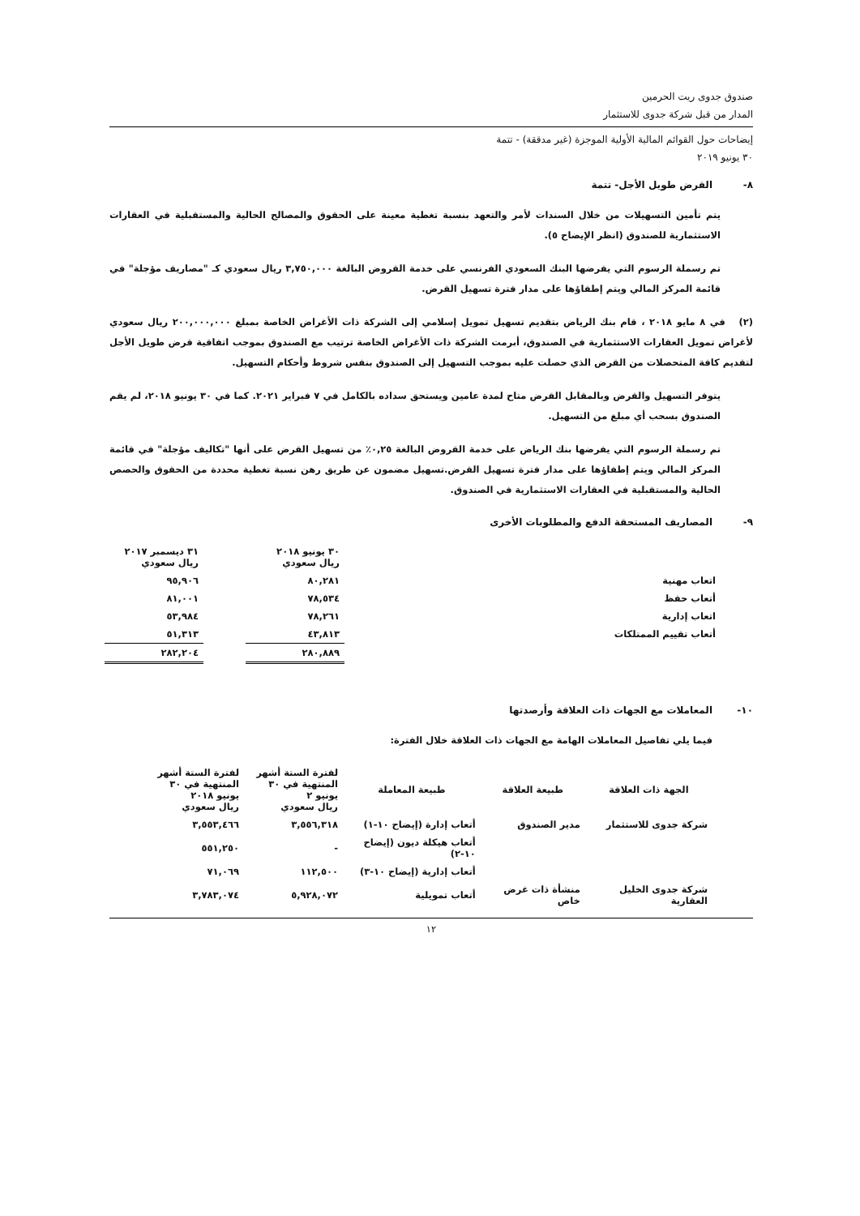صندوق جدوى ريت الحرمين
المدار من قبل شركة جدوى للاستثمار
إيضاحات حول القوائم المالية الأولية الموجزة (غير مدققة) - تتمة
٣٠ يونيو ٢٠١٩
٨- القرض طويل الأجل- تتمة
يتم تأمين التسهيلات من خلال السندات لأمر والتعهد بنسبة تغطية معينة على الحقوق والمصالح الحالية والمستقبلية في العقارات الاستثمارية للصندوق (انظر الإيضاح ٥).
تم رسملة الرسوم التي يفرضها البنك السعودي الفرنسي على خدمة القروض البالغة ٣,٧٥٠,٠٠٠ ريال سعودي كـ "مصاريف مؤجلة" في قائمة المركز المالي ويتم إطفاؤها على مدار فترة تسهيل القرض.
(٢) في ٨ مايو ٢٠١٨ ، قام بنك الرياض بتقديم تسهيل تمويل إسلامي إلى الشركة ذات الأغراض الخاصة بمبلغ ٢٠٠,٠٠٠,٠٠٠ ريال سعودي لأغراض تمويل العقارات الاستثمارية في الصندوق، أبرمت الشركة ذات الأغراض الخاصة ترتيب مع الصندوق بموجب اتفاقية قرض طويل الأجل لتقديم كافة المتحصلات من القرض الذي حصلت عليه بموجب التسهيل إلى الصندوق بنفس شروط وأحكام التسهيل.
يتوفر التسهيل والقرض وبالمقابل القرض متاح لمدة عامين ويستحق سداده بالكامل في ٧ فبراير ٢٠٢١. كما في ٣٠ يونيو ٢٠١٨، لم يقم الصندوق بسحب أي مبلغ من التسهيل.
تم رسملة الرسوم التي يفرضها بنك الرياض على خدمة القروض البالغة ٠,٢٥٪ من تسهيل القرض على أنها "تكاليف مؤجلة" في قائمة المركز المالي ويتم إطفاؤها على مدار فترة تسهيل القرض.تسهيل مضمون عن طريق رهن نسبة تغطية محددة من الحقوق والحصص الحالية والمستقبلية في العقارات الاستثمارية في الصندوق.
٩- المصاريف المستحقة الدفع والمطلوبات الأخرى
| | ٣٠ يونيو ٢٠١٨ ريال سعودي | | ٣١ ديسمبر ٢٠١٧ ريال سعودي |
| اتعاب مهنية | ٨٠,٢٨١ | | ٩٥,٩٠٦ |
| أتعاب حفظ | ٧٨,٥٣٤ | | ٨١,٠٠١ |
| اتعاب إدارية | ٧٨,٢٦١ | | ٥٣,٩٨٤ |
| أتعاب تقييم الممتلكات | ٤٣,٨١٣ | | ٥١,٣١٣ |
| | ٢٨٠,٨٨٩ | | ٢٨٢,٢٠٤ |
١٠- المعاملات مع الجهات ذات العلاقة وأرصدتها
فيما يلي تفاصيل المعاملات الهامة مع الجهات ذات العلاقة خلال الفترة:
| الجهة ذات العلاقة | طبيعة العلاقة | طبيعة المعاملة | لفترة الستة أشهر المنتهية في ٣٠ يونيو ٢ ريال سعودي | لفترة الستة أشهر المنتهية في ٣٠ يونيو ٢٠١٨ ريال سعودي |
| --- | --- | --- | --- | --- |
| شركة جدوى للاستثمار | مدير الصندوق | أتعاب إدارة (إيضاح ١٠-١) | ٣,٥٥٦,٣١٨ | ٣,٥٥٣,٤٦٦ |
| | | أتعاب هيكلة ديون (إيضاح ١٠-٢) | - | ٥٥١,٢٥٠ |
| | | أتعاب إدارية (إيضاح ١٠-٣) | ١١٢,٥٠٠ | ٧١,٠٦٩ |
| شركة جدوى الخليل العقارية | منشأة ذات غرض خاص | أتعاب تمويلية | ٥,٩٢٨,٠٧٢ | ٣,٧٨٣,٠٧٤ |
١٢